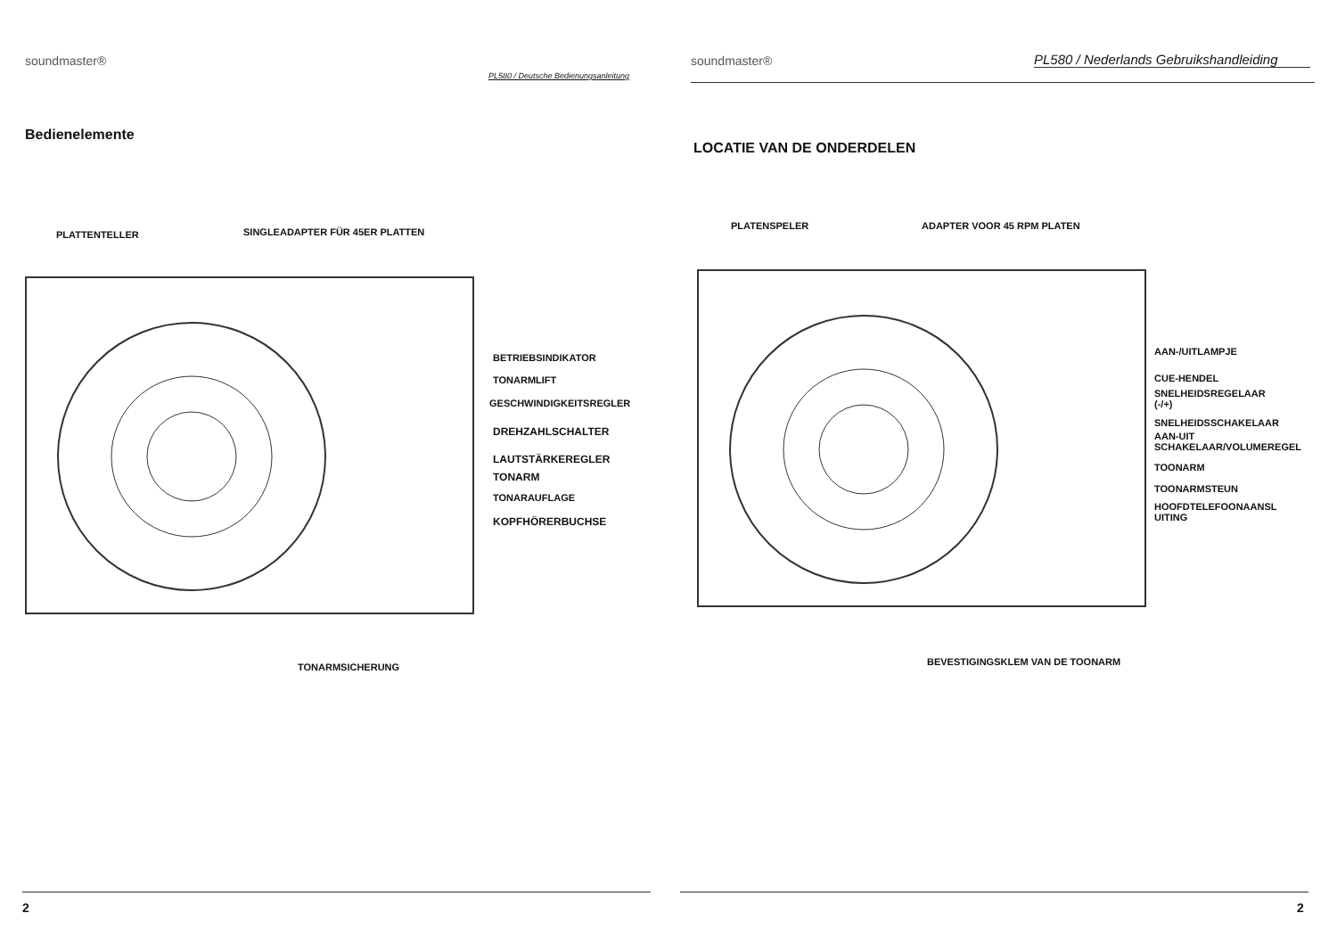soundmaster®
PL580 / Deutsche Bedienungsanleitung
Bedienelemente
PLATTENTELLER SINGLEADAPTER FÜR 45ER PLATTEN
BETRIEBSINDIKATOR
TONARMLIFT
GESCHWINDIGKEITSREGLER
DREHZAHLSCHALTER
LAUTSTÄRKEREGLER
TONARM
TONARAUFLAGE
KOPFHÖRERBUCHSE
TONARMSICHERUNG
2
soundmaster®
PL580 / Nederlands Gebruikshandleiding
LOCATIE VAN DE ONDERDELEN
PLATENSPELER ADAPTER VOOR 45 RPM PLATEN
AAN-/UITLAMPJE
CUE-HENDEL
SNELHEIDSREGELAAR
(-/+)
SNELHEIDSSCHAKELAAR
AAN-UIT
SCHAKELAAR/VOLUMEREGEL
TOONARM
TOONARMSTEUN
HOOFDTELEFOONAANSL
UITING
BEVESTIGINGSKLEM VAN DE TOONARM
2